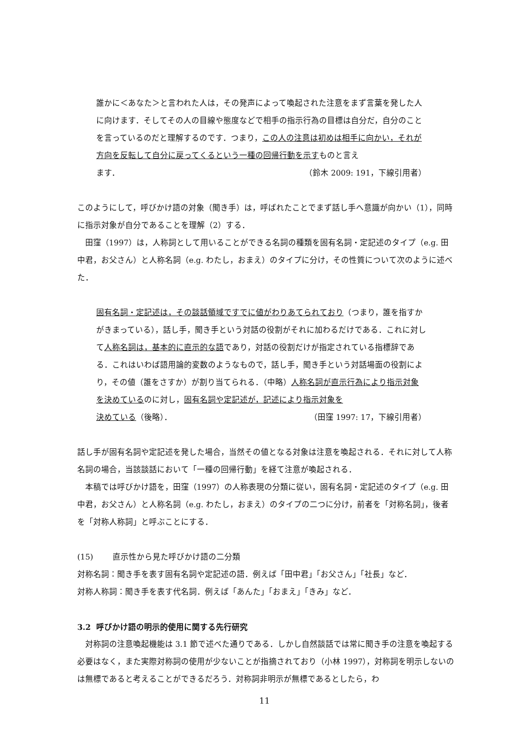誰かに＜あなた＞と言われた人は，その発声によって喚起された注意をまず言葉を発した人に向けます．そしてその人の目線や態度などで相手の指示行為の目標は自分だ，自分のことを言っているのだと理解するのです．つまり，この人の注意は初めは相手に向かい，それが方向を反転して自分に戻ってくるという一種の回帰行動を示すものと言え
ます． （鈴木 2009: 191，下線引用者）
このようにして，呼びかけ語の対象（聞き手）は，呼ばれたことでまず話し手へ意識が向かい（1），同時に指示対象が自分であることを理解（2）する．
田窪（1997）は，人称詞として用いることができる名詞の種類を固有名詞・定記述のタイプ（e.g. 田中君，お父さん）と人称名詞（e.g. わたし，おまえ）のタイプに分け，その性質について次のように述べた．
固有名詞・定記述は，その談話領域ですでに値がわりあてられており（つまり，誰を指すかがきまっている），話し手，聞き手という対話の役割がそれに加わるだけである．これに対して人称名詞は，基本的に直示的な語であり，対話の役割だけが指定されている指標辞である．これはいわば語用論的変数のようなもので，話し手，聞き手という対話場面の役割により，その値（誰をさすか）が割り当てられる．（中略）人称名詞が直示行為により指示対象を決めているのに対し，固有名詞や定記述が，記述により指示対象を
決めている（後略）． （田窪 1997: 17，下線引用者）
話し手が固有名詞や定記述を発した場合，当然その値となる対象は注意を喚起される．それに対して人称名詞の場合，当該談話において「一種の回帰行動」を経て注意が喚起される．
本稿では呼びかけ語を，田窪（1997）の人称表現の分類に従い，固有名詞・定記述のタイプ（e.g. 田中君，お父さん）と人称名詞（e.g. わたし，おまえ）のタイプの二つに分け，前者を「対称名詞」，後者を「対称人称詞」と呼ぶことにする．
(15) 直示性から見た呼びかけ語の二分類
対称名詞：聞き手を表す固有名詞や定記述の語．例えば「田中君」「お父さん」「社長」など．
対称人称詞：聞き手を表す代名詞．例えば「あんた」「おまえ」「きみ」など．
3.2 呼びかけ語の明示的使用に関する先行研究
対称詞の注意喚起機能は 3.1 節で述べた通りである．しかし自然談話では常に聞き手の注意を喚起する必要はなく，また実際対称詞の使用が少ないことが指摘されており（小林 1997），対称詞を明示しないのは無標であると考えることができるだろう．対称詞非明示が無標であるとしたら，わ
11